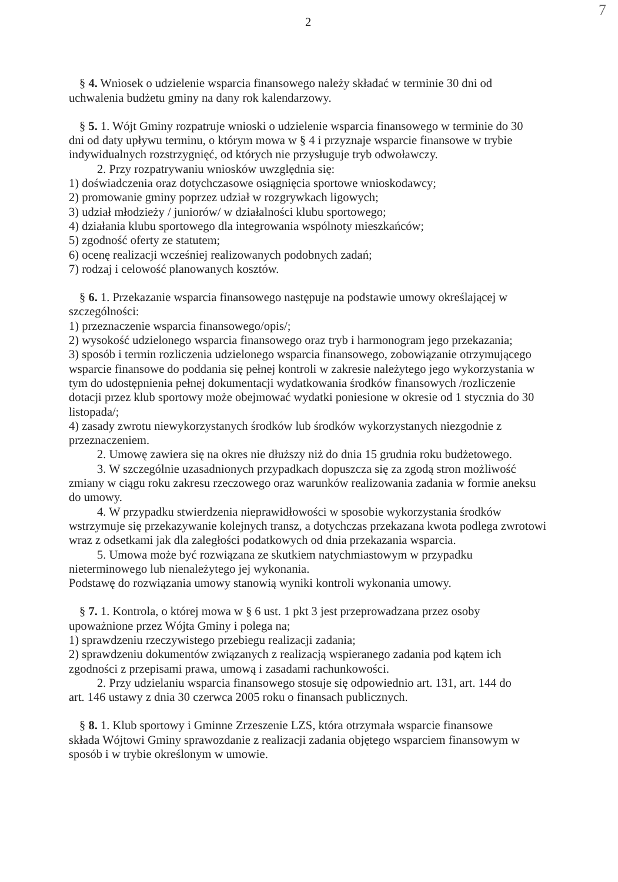7
2
§ 4. Wniosek o udzielenie wsparcia finansowego należy składać w terminie 30 dni od
uchwalenia budżetu gminy na dany rok kalendarzowy.
§ 5. 1. Wójt Gminy rozpatruje wnioski o udzielenie wsparcia finansowego w terminie do 30
dni od daty upływu terminu, o którym mowa w § 4 i przyznaje wsparcie finansowe w trybie indywidualnych rozstrzygnięć, od których nie przysługuje tryb odwoławczy.
2. Przy rozpatrywaniu wniosków uwzględnia się:
1) doświadczenia oraz dotychczasowe osiągnięcia sportowe wnioskodawcy;
2) promowanie gminy poprzez udział w rozgrywkach ligowych;
3) udział młodzieży / juniorów/ w działalności klubu sportowego;
4) działania klubu sportowego dla integrowania wspólnoty mieszkańców;
5) zgodność oferty ze statutem;
6) ocenę realizacji wcześniej realizowanych podobnych zadań;
7) rodzaj i celowość planowanych kosztów.
§ 6. 1. Przekazanie wsparcia finansowego następuje na podstawie umowy określającej w
szczególności:
1) przeznaczenie wsparcia finansowego/opis/;
2) wysokość udzielonego wsparcia finansowego oraz tryb i harmonogram jego przekazania;
3) sposób i termin rozliczenia udzielonego wsparcia finansowego, zobowiązanie otrzymującego wsparcie finansowe do poddania się pełnej kontroli w zakresie należytego jego wykorzystania w tym do udostępnienia pełnej dokumentacji wydatkowania środków finansowych /rozliczenie dotacji przez klub sportowy może obejmować wydatki poniesione w okresie od 1 stycznia do 30 listopada/;
4) zasady zwrotu niewykorzystanych środków lub środków wykorzystanych niezgodnie z przeznaczeniem.
2. Umowę zawiera się na okres nie dłuższy niż do dnia 15 grudnia roku budżetowego.
3. W szczególnie uzasadnionych przypadkach dopuszcza się za zgodą stron możliwość
zmiany w ciągu roku zakresu rzeczowego oraz warunków realizowania zadania w formie aneksu do umowy.
4. W przypadku stwierdzenia nieprawidłowości w sposobie wykorzystania środków
wstrzymuje się przekazywanie kolejnych transz, a dotychczas przekazana kwota podlega zwrotowi wraz z odsetkami jak dla zaległości podatkowych od dnia przekazania wsparcia.
5. Umowa może być rozwiązana ze skutkiem natychmiastowym w przypadku
nieterminowego lub nienależytego jej wykonania.
Podstawę do rozwiązania umowy stanowią wyniki kontroli wykonania umowy.
§ 7. 1. Kontrola, o której mowa w § 6 ust. 1 pkt 3 jest przeprowadzana przez osoby
upoważnione przez Wójta Gminy i polega na;
1) sprawdzeniu rzeczywistego przebiegu realizacji zadania;
2) sprawdzeniu dokumentów związanych z realizacją wspieranego zadania pod kątem ich zgodności z przepisami prawa, umową i zasadami rachunkowości.
2. Przy udzielaniu wsparcia finansowego stosuje się odpowiednio art. 131, art. 144 do
art. 146 ustawy z dnia 30 czerwca 2005 roku o finansach publicznych.
§ 8. 1. Klub sportowy i Gminne Zrzeszenie LZS, która otrzymała wsparcie finansowe
składa Wójtowi Gminy sprawozdanie z realizacji zadania objętego wsparciem finansowym w sposób i w trybie określonym w umowie.